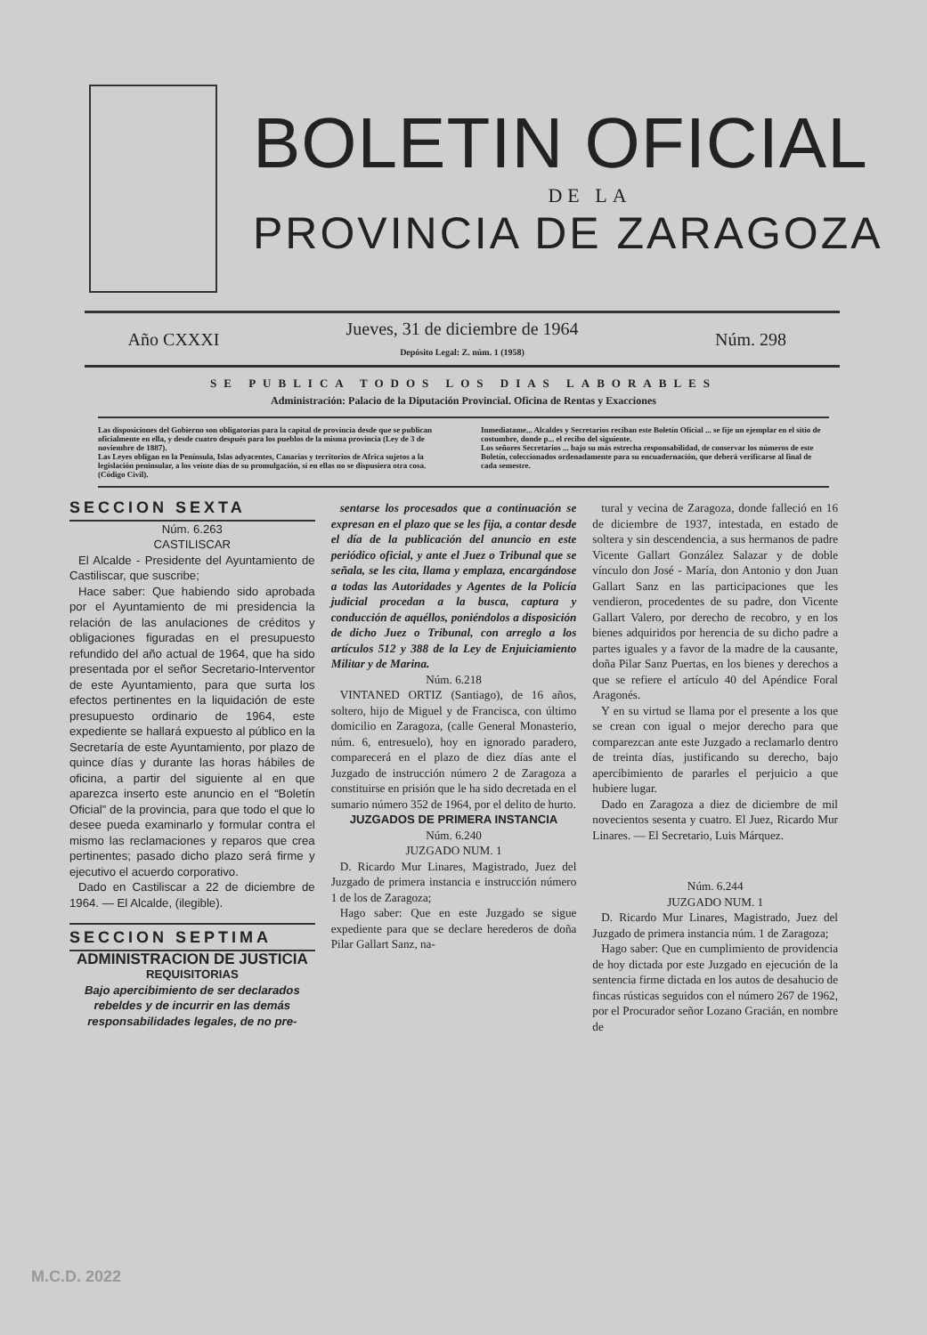BOLETIN OFICIAL
DE LA
PROVINCIA DE ZARAGOZA
Año CXXXI
Jueves, 31 de diciembre de 1964
Depósito Legal: Z. núm. 1 (1958)
Núm. 298
SE PUBLICA TODOS LOS DIAS LABORABLES
Administración: Palacio de la Diputación Provincial. Oficina de Rentas y Exacciones
Las disposiciones del Gobierno son obligatorias para la capital de provincia desde que se publican oficialmente en ella, y desde cuatro después para los pueblos de la misma provincia (Ley de 3 de noviembre de 1887).
Las Leyes obligan en la Península, Islas adyacentes, Canarias y territorios de Africa sujetos a la legislación peninsular, a los veinte días de su promulgación, si en ellas no se dispusiera otra cosa. (Código Civil).
Inmediatame... Alcaldes y Secretarios reciban este Boletín Oficial ... se fije un ejemplar en el sitio de costumbre, donde p... el recibo del siguiente.
Los señores Secretarios ... bajo su más estrecha responsabilidad, de conservar los números de este Boletín, coleccionados ordenadamente para su encuadernación, que deberá verificarse al final de cada semestre.
SECCION SEXTA
Núm. 6.263
CASTILISCAR
El Alcalde - Presidente del Ayuntamiento de Castiliscar, que suscribe;
Hace saber: Que habiendo sido aprobada por el Ayuntamiento de mi presidencia la relación de las anulaciones de créditos y obligaciones figuradas en el presupuesto refundido del año actual de 1964, que ha sido presentada por el señor Secretario-Interventor de este Ayuntamiento, para que surta los efectos pertinentes en la liquidación de este presupuesto ordinario de 1964, este expediente se hallará expuesto al público en la Secretaría de este Ayuntamiento, por plazo de quince días y durante las horas hábiles de oficina, a partir del siguiente al en que aparezca inserto este anuncio en el “Boletín Oficial” de la provincia, para que todo el que lo desee pueda examinarlo y formular contra el mismo las reclamaciones y reparos que crea pertinentes; pasado dicho plazo será firme y ejecutivo el acuerdo corporativo.
Dado en Castiliscar a 22 de diciembre de 1964. — El Alcalde, (ilegible).
SECCION SEPTIMA
ADMINISTRACION DE JUSTICIA
REQUISITORIAS
Bajo apercibimiento de ser declarados rebeldes y de incurrir en las demás responsabilidades legales, de no pre-
sentarse los procesados que a continuación se expresan en el plazo que se les fija, a contar desde el día de la publicación del anuncio en este periódico oficial, y ante el Juez o Tribunal que se señala, se les cita, llama y emplaza, encargándose a todas las Autoridades y Agentes de la Policía judicial procedan a la busca, captura y conducción de aquéllos, poniéndolos a disposición de dicho Juez o Tribunal, con arreglo a los artículos 512 y 388 de la Ley de Enjuiciamiento Militar y de Marina.
Núm. 6.218
VINTANED ORTIZ (Santiago), de 16 años, soltero, hijo de Miguel y de Francisca, con último domicilio en Zaragoza, (calle General Monasterio, núm. 6, entresuelo), hoy en ignorado paradero, comparecerá en el plazo de diez días ante el Juzgado de instrucción número 2 de Zaragoza a constituirse en prisión que le ha sido decretada en el sumario número 352 de 1964, por el delito de hurto.
JUZGADOS DE PRIMERA INSTANCIA
Núm. 6.240
JUZGADO NUM. 1
D. Ricardo Mur Linares, Magistrado, Juez del Juzgado de primera instancia e instrucción número 1 de los de Zaragoza;
Hago saber: Que en este Juzgado se sigue expediente para que se declare herederos de doña Pilar Gallart Sanz, na-
tural y vecina de Zaragoza, donde falleció en 16 de diciembre de 1937, intestada, en estado de soltera y sin descendencia, a sus hermanos de padre Vicente Gallart González Salazar y de doble vínculo don José - María, don Antonio y don Juan Gallart Sanz en las participaciones que les vendieron, procedentes de su padre, don Vicente Gallart Valero, por derecho de recobro, y en los bienes adquiridos por herencia de su dicho padre a partes iguales y a favor de la madre de la causante, doña Pilar Sanz Puertas, en los bienes y derechos a que se refiere el artículo 40 del Apéndice Foral Aragonés.
Y en su virtud se llama por el presente a los que se crean con igual o mejor derecho para que comparezcan ante este Juzgado a reclamarlo dentro de treinta días, justificando su derecho, bajo apercibimiento de pararles el perjuicio a que hubiere lugar.
Dado en Zaragoza a diez de diciembre de mil novecientos sesenta y cuatro. El Juez, Ricardo Mur Linares. — El Secretario, Luis Márquez.
Núm. 6.244
JUZGADO NUM. 1
D. Ricardo Mur Linares, Magistrado, Juez del Juzgado de primera instancia núm. 1 de Zaragoza;
Hago saber: Que en cumplimiento de providencia de hoy dictada por este Juzgado en ejecución de la sentencia firme dictada en los autos de desahucio de fincas rústicas seguidos con el número 267 de 1962, por el Procurador señor Lozano Gracián, en nombre de
M.C.D. 2022